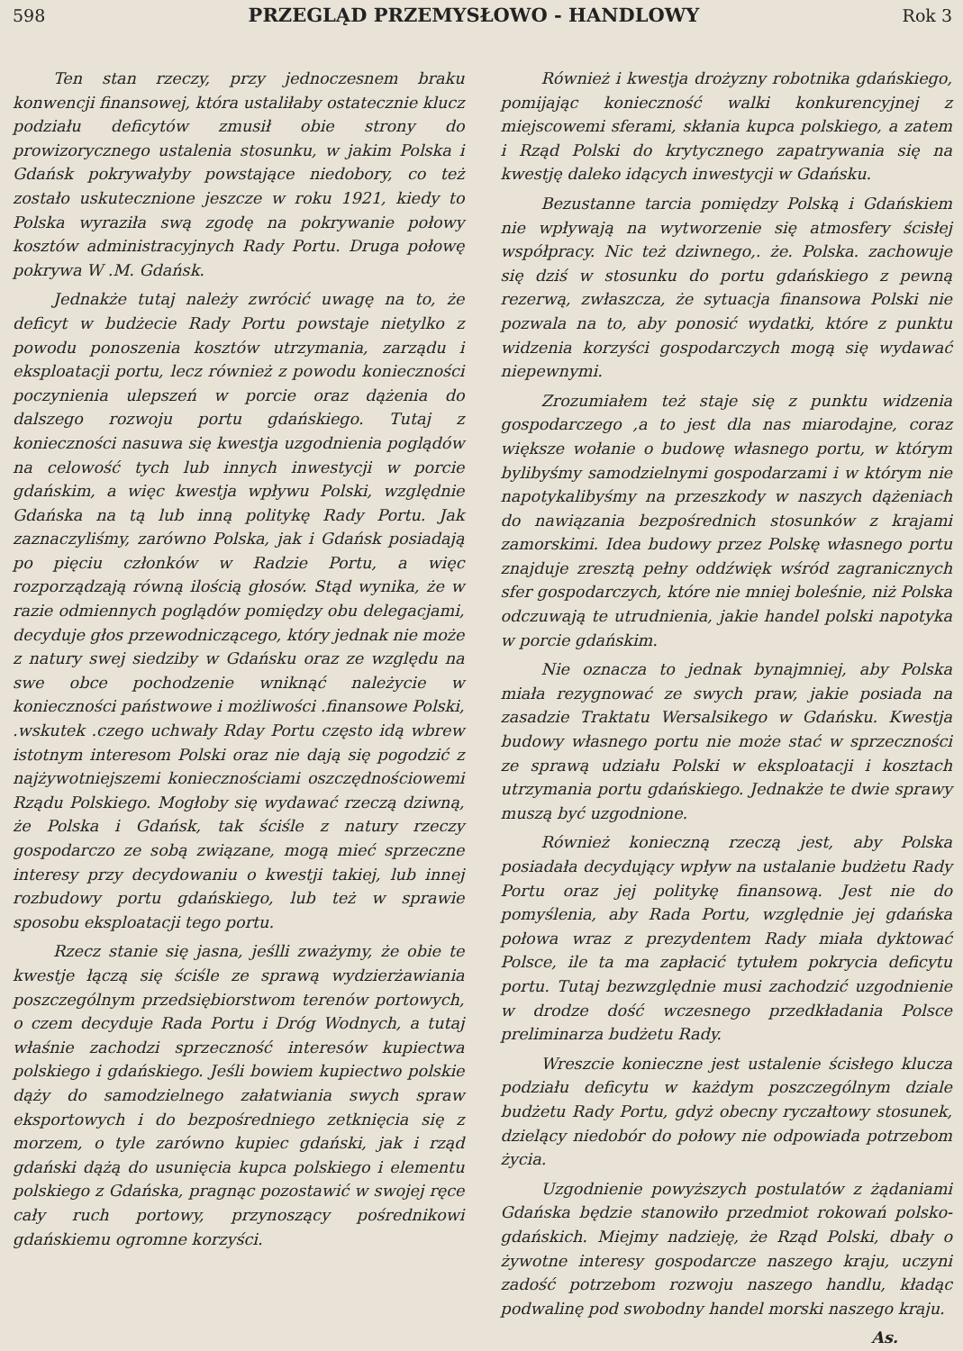598 PRZEGLĄD PRZEMYSŁOWO - HANDLOWY Rok 3
Ten stan rzeczy, przy jednoczesnem braku konwencji finansowej, która ustaliłaby ostatecznie klucz podziału deficytów zmusił obie strony do prowizorycznego ustalenia stosunku, w jakim Polska i Gdańsk pokrywałyby powstające niedobory, co też zostało uskutecznione jeszcze w roku 1921, kiedy to Polska wyraziła swą zgodę na pokrywanie połowy kosztów administracyjnych Rady Portu. Druga połowę pokrywa W .M. Gdańsk.
Jednakże tutaj należy zwrócić uwagę na to, że deficyt w budżecie Rady Portu powstaje nietylko z powodu ponoszenia kosztów utrzymania, zarządu i eksploatacji portu, lecz również z powodu konieczności poczynienia ulepszeń w porcie oraz dążenia do dalszego rozwoju portu gdańskiego. Tutaj z konieczności nasuwa się kwestja uzgodnienia poglądów na celowość tych lub innych inwestycji w porcie gdańskim, a więc kwestja wpływu Polski, względnie Gdańska na tą lub inną politykę Rady Portu. Jak zaznaczyliśmy, zarówno Polska, jak i Gdańsk posiadają po pięciu członków w Radzie Portu, a więc rozporządzają równą ilością głosów. Stąd wynika, że w razie odmiennych poglądów pomiędzy obu delegacjami, decyduje głos przewodniczącego, który jednak nie może z natury swej siedziby w Gdańsku oraz ze względu na swe obce pochodzenie wniknąć należycie w konieczności państwowe i możliwości .finansowe Polski, .wskutek .czego uchwały Rday Portu często idą wbrew istotnym interesom Polski oraz nie dają się pogodzić z najżywotniejszemi koniecznościami oszczędnościowemi Rządu Polskiego. Mogłoby się wydawać rzeczą dziwną, że Polska i Gdańsk, tak ściśle z natury rzeczy gospodarczo ze sobą związane, mogą mieć sprzeczne interesy przy decydowaniu o kwestji takiej, lub innej rozbudowy portu gdańskiego, lub też w sprawie sposobu eksploatacji tego portu.
Rzecz stanie się jasna, jeślli zważymy, że obie te kwestje łączą się ściśle ze sprawą wydzierżawiania poszczególnym przedsiębiorstwom terenów portowych, o czem decyduje Rada Portu i Dróg Wodnych, a tutaj właśnie zachodzi sprzeczność interesów kupiectwa polskiego i gdańskiego. Jeśli bowiem kupiectwo polskie dąży do samodzielnego załatwiania swych spraw eksportowych i do bezpośredniego zetknięcia się z morzem, o tyle zarówno kupiec gdański, jak i rząd gdański dążą do usunięcia kupca polskiego i elementu polskiego z Gdańska, pragnąc pozostawić w swojej ręce cały ruch portowy, przynoszący pośrednikowi gdańskiemu ogromne korzyści.
Również i kwestja drożyzny robotnika gdańskiego, pomijając konieczność walki konkurencyjnej z miejscowemi sferami, skłania kupca polskiego, a zatem i Rząd Polski do krytycznego zapatrywania się na kwestję daleko idących inwestycji w Gdańsku.
Bezustanne tarcia pomiędzy Polską i Gdańskiem nie wpływają na wytworzenie się atmosfery ścisłej współpracy. Nic też dziwnego,. że. Polska. zachowuje się dziś w stosunku do portu gdańskiego z pewną rezerwą, zwłaszcza, że sytuacja finansowa Polski nie pozwala na to, aby ponosić wydatki, które z punktu widzenia korzyści gospodarczych mogą się wydawać niepewnymi.
Zrozumiałem też staje się z punktu widzenia gospodarczego ,a to jest dla nas miarodajne, coraz większe wołanie o budowę własnego portu, w którym bylibyśmy samodzielnymi gospodarzami i w którym nie napotykalibyśmy na przeszkody w naszych dążeniach do nawiązania bezpośrednich stosunków z krajami zamorskimi. Idea budowy przez Polskę własnego portu znajduje zresztą pełny oddźwięk wśród zagranicznych sfer gospodarczych, które nie mniej boleśnie, niż Polska odczuwają te utrudnienia, jakie handel polski napotyka w porcie gdańskim.
Nie oznacza to jednak bynajmniej, aby Polska miała rezygnować ze swych praw, jakie posiada na zasadzie Traktatu Wersalsikego w Gdańsku. Kwestja budowy własnego portu nie może stać w sprzeczności ze sprawą udziału Polski w eksploatacji i kosztach utrzymania portu gdańskiego. Jednakże te dwie sprawy muszą być uzgodnione.
Również konieczną rzeczą jest, aby Polska posiadała decydujący wpływ na ustalanie budżetu Rady Portu oraz jej politykę finansową. Jest nie do pomyślenia, aby Rada Portu, względnie jej gdańska połowa wraz z prezydentem Rady miała dyktować Polsce, ile ta ma zapłacić tytułem pokrycia deficytu portu. Tutaj bezwzględnie musi zachodzić uzgodnienie w drodze dość wczesnego przedkładania Polsce preliminarza budżetu Rady.
Wreszcie konieczne jest ustalenie ścisłego klucza podziału deficytu w każdym poszczególnym dziale budżetu Rady Portu, gdyż obecny ryczałtowy stosunek, dzielący niedobór do połowy nie odpowiada potrzebom życia.
Uzgodnienie powyższych postulatów z żądaniami Gdańska będzie stanowiło przedmiot rokowań polsko-gdańskich. Miejmy nadzieję, że Rząd Polski, dbały o żywotne interesy gospodarcze naszego kraju, uczyni zadość potrzebom rozwoju naszego handlu, kładąc podwalinę pod swobodny handel morski naszego kraju.
As.